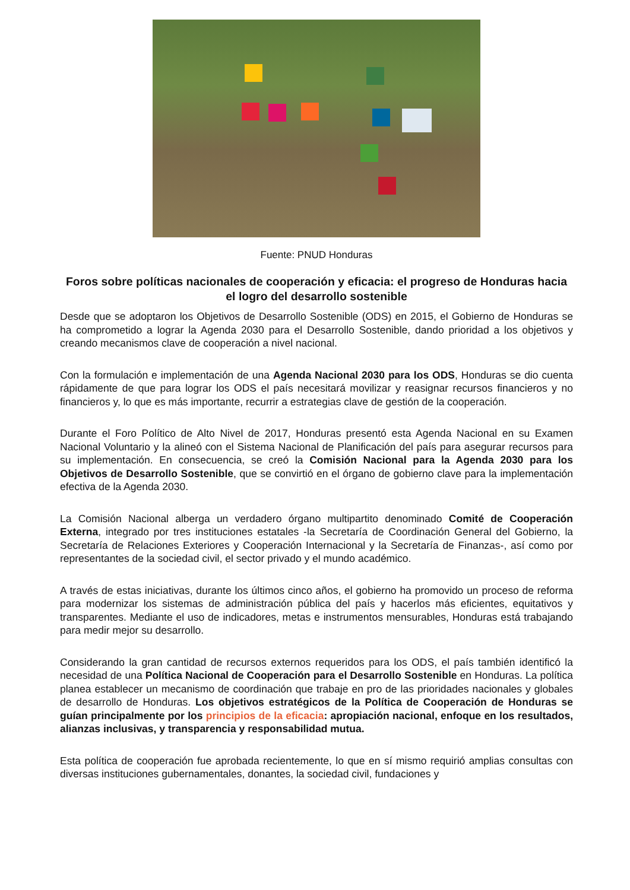Fuente: PNUD Honduras
Foros sobre políticas nacionales de cooperación y eficacia: el progreso de Honduras hacia el logro del desarrollo sostenible
Desde que se adoptaron los Objetivos de Desarrollo Sostenible (ODS) en 2015, el Gobierno de Honduras se ha comprometido a lograr la Agenda 2030 para el Desarrollo Sostenible, dando prioridad a los objetivos y creando mecanismos clave de cooperación a nivel nacional.
Con la formulación e implementación de una Agenda Nacional 2030 para los ODS, Honduras se dio cuenta rápidamente de que para lograr los ODS el país necesitará movilizar y reasignar recursos financieros y no financieros y, lo que es más importante, recurrir a estrategias clave de gestión de la cooperación.
Durante el Foro Político de Alto Nivel de 2017, Honduras presentó esta Agenda Nacional en su Examen Nacional Voluntario y la alineó con el Sistema Nacional de Planificación del país para asegurar recursos para su implementación. En consecuencia, se creó la Comisión Nacional para la Agenda 2030 para los Objetivos de Desarrollo Sostenible, que se convirtió en el órgano de gobierno clave para la implementación efectiva de la Agenda 2030.
La Comisión Nacional alberga un verdadero órgano multipartito denominado Comité de Cooperación Externa, integrado por tres instituciones estatales -la Secretaría de Coordinación General del Gobierno, la Secretaría de Relaciones Exteriores y Cooperación Internacional y la Secretaría de Finanzas-, así como por representantes de la sociedad civil, el sector privado y el mundo académico.
A través de estas iniciativas, durante los últimos cinco años, el gobierno ha promovido un proceso de reforma para modernizar los sistemas de administración pública del país y hacerlos más eficientes, equitativos y transparentes. Mediante el uso de indicadores, metas e instrumentos mensurables, Honduras está trabajando para medir mejor su desarrollo.
Considerando la gran cantidad de recursos externos requeridos para los ODS, el país también identificó la necesidad de una Política Nacional de Cooperación para el Desarrollo Sostenible en Honduras. La política planea establecer un mecanismo de coordinación que trabaje en pro de las prioridades nacionales y globales de desarrollo de Honduras. Los objetivos estratégicos de la Política de Cooperación de Honduras se guían principalmente por los principios de la eficacia: apropiación nacional, enfoque en los resultados, alianzas inclusivas, y transparencia y responsabilidad mutua.
Esta política de cooperación fue aprobada recientemente, lo que en sí mismo requirió amplias consultas con diversas instituciones gubernamentales, donantes, la sociedad civil, fundaciones y